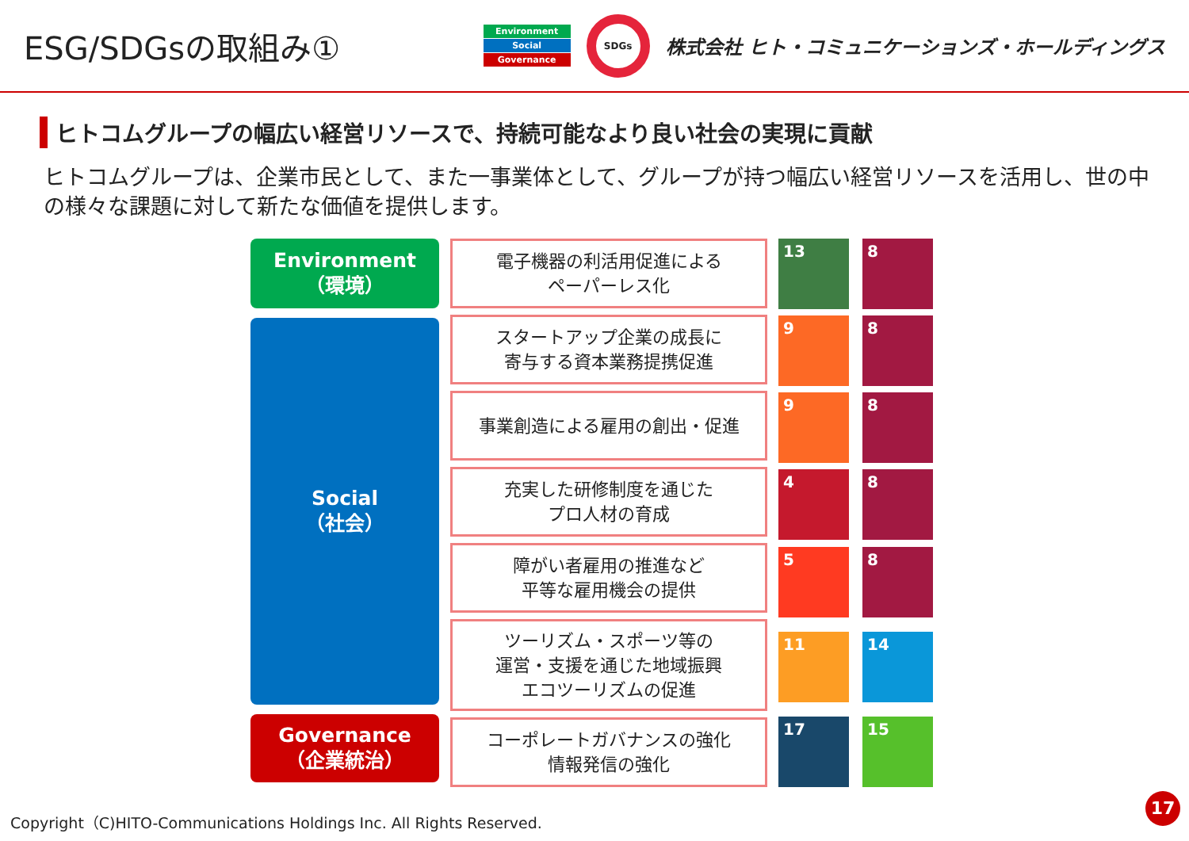ESG/SDGsの取組み①
Environment
Social
Governance
SDGs
株式会社 ヒト・コミュニケーションズ・ホールディングス
ヒトコムグループの幅広い経営リソースで、持続可能なより良い社会の実現に貢献
ヒトコムグループは、企業市民として、また一事業体として、グループが持つ幅広い経営リソースを活用し、世の中の様々な課題に対して新たな価値を提供します。
Environment
（環境）
Social
（社会）
Governance
（企業統治）
電子機器の利活用促進による
ペーパーレス化
スタートアップ企業の成長に
寄与する資本業務提携促進
事業創造による雇用の創出・促進
充実した研修制度を通じた
プロ人材の育成
障がい者雇用の推進など
平等な雇用機会の提供
ツーリズム・スポーツ等の
運営・支援を通じた地域振興
エコツーリズムの促進
コーポレートガバナンスの強化
情報発信の強化
13
8
9
8
9
8
4
8
5
8
11
14
17
15
Copyright（C)HITO-Communications Holdings Inc. All Rights Reserved.
17